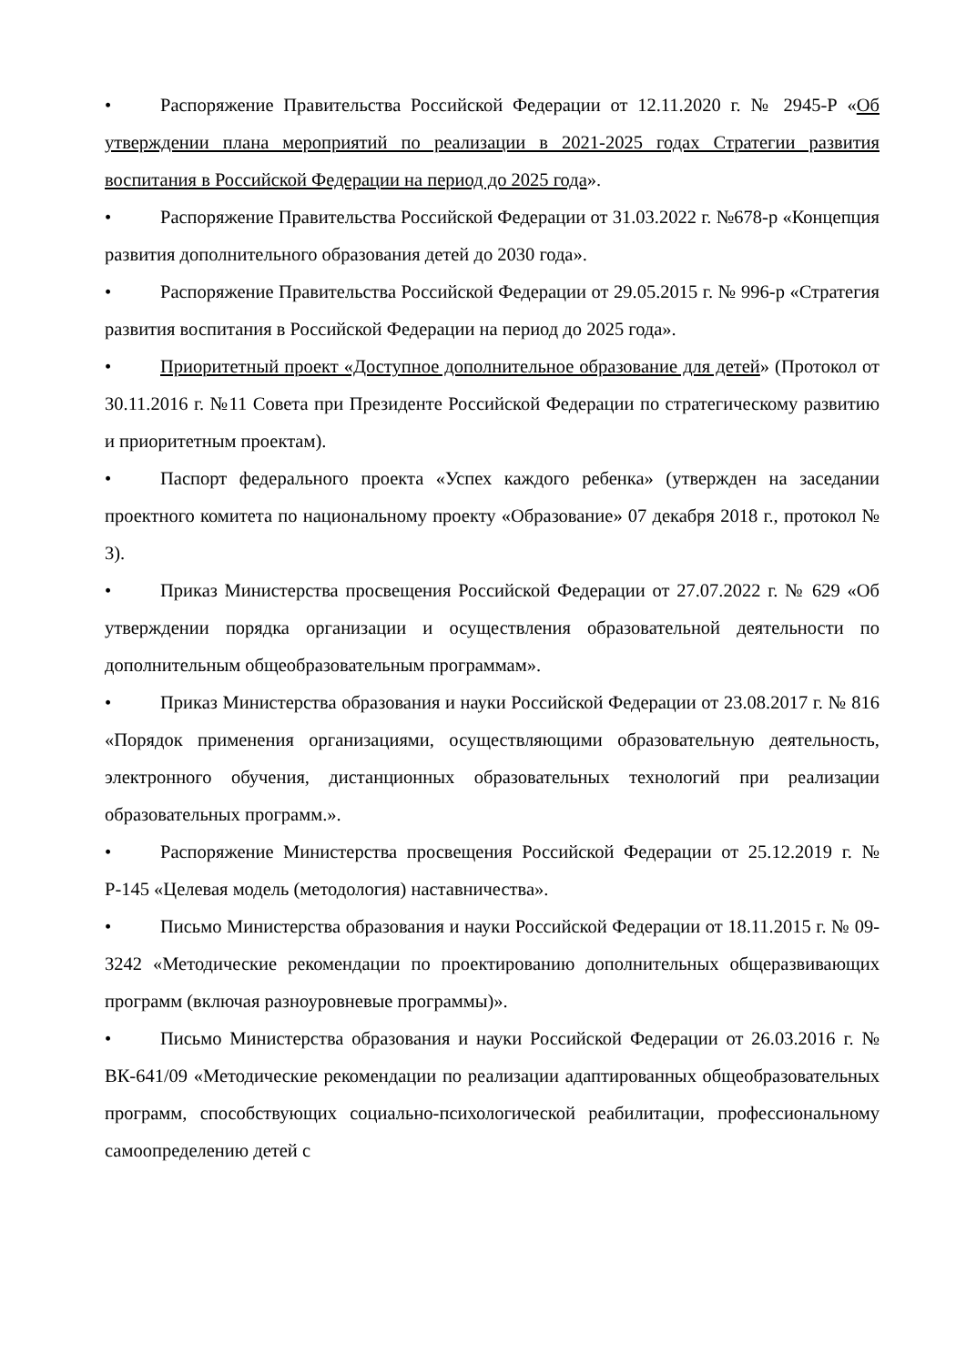• Распоряжение Правительства Российской Федерации от 12.11.2020 г. № 2945-Р «Об утверждении плана мероприятий по реализации в 2021-2025 годах Стратегии развития воспитания в Российской Федерации на период до 2025 года».
• Распоряжение Правительства Российской Федерации от 31.03.2022 г. №678-р «Концепция развития дополнительного образования детей до 2030 года».
• Распоряжение Правительства Российской Федерации от 29.05.2015 г. № 996-р «Стратегия развития воспитания в Российской Федерации на период до 2025 года».
• Приоритетный проект «Доступное дополнительное образование для детей» (Протокол от 30.11.2016 г. №11 Совета при Президенте Российской Федерации по стратегическому развитию и приоритетным проектам).
• Паспорт федерального проекта «Успех каждого ребенка» (утвержден на заседании проектного комитета по национальному проекту «Образование» 07 декабря 2018 г., протокол № 3).
• Приказ Министерства просвещения Российской Федерации от 27.07.2022 г. № 629 «Об утверждении порядка организации и осуществления образовательной деятельности по дополнительным общеобразовательным программам».
• Приказ Министерства образования и науки Российской Федерации от 23.08.2017 г. № 816 «Порядок применения организациями, осуществляющими образовательную деятельность, электронного обучения, дистанционных образовательных технологий при реализации образовательных программ.».
• Распоряжение Министерства просвещения Российской Федерации от 25.12.2019 г. № Р-145 «Целевая модель (методология) наставничества».
• Письмо Министерства образования и науки Российской Федерации от 18.11.2015 г. № 09-3242 «Методические рекомендации по проектированию дополнительных общеразвивающих программ (включая разноуровневые программы)».
• Письмо Министерства образования и науки Российской Федерации от 26.03.2016 г. № ВК-641/09 «Методические рекомендации по реализации адаптированных общеобразовательных программ, способствующих социально-психологической реабилитации, профессиональному самоопределению детей с